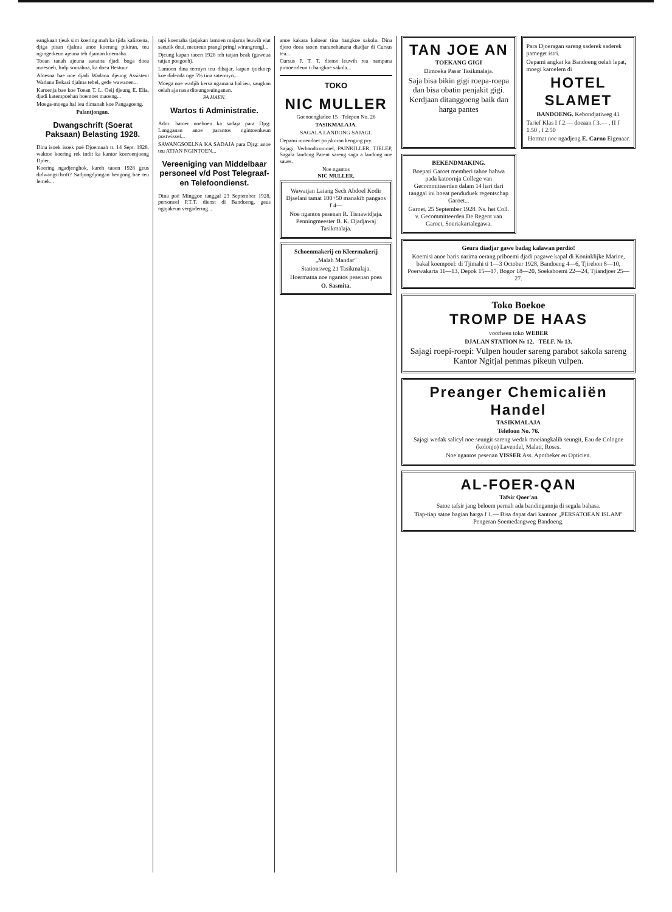eangkaan tjeuk sim koering mah ka tjida kaliroena, djiga pisan djalma anoe koerang pikiran, teu ngingetkeun ajeuna teh djaman koemaha.
Toean tanah ajeuna saeatna djadi boga doea moesoeh, hidji somahna, ka doea Bestuur.
Aloesna bae noe djadi Wadana djeung Assistent Wadana Bekasi djalma tebel, gede wawanen...
Karoenja bae koe Toean T. L. Oeij djeung E. Elia, djadi katempoehan boentoet maoeng...
Moega-moega hal ieu dimanah koe Pangagoeng.
Palantjongan.
Dwangschrift (Soerat Paksaan) Belasting 1928.
Dina isoek isoek poë Djoemaah tt. 14 Sept. 1928. waktoe koering rek indit ka kantor koeroenjoeng Djoer...
Koering ngadjenghok, kareh taoen 1928 geus didwangschrift? Sadjongdjongan bengong bae teu lemek...
tapi koemaha tjatjakan lamoen majarna leuwih elat saeutik deui, meureun prangl pringl wirangrongl...
Djeung kapan taoen 1928 teh tatjan beak (gaweua tatjan poegoeh).
Lamoen dina termyn teu dibajar, kapan tjoekoep koe didenda oge 5% tina satermyn...
Moega noe wadjib kersa ngamana hal ieu, saugkan oelah aja nasa diteungteuinganan.
PA HAEN.
Wartos ti Administratie.
Adm: hatoer noehoen ka sadaja para Djrg: Langganan anoe parantos ngintoenkeun postwissel...
SAWANGSOELNA KA SADAJA para Djrg: anoe teu ATJAN NGINTOEN...
Vereeniging van Middelbaar personeel v/d Post Telegraaf-en Telefoondienst.
Dina poë Minggoe tanggal 23 September 1928, personeel P.T.T. dienst di Bandoeng, geus ngajakeun vergadering...
anoe kakara kaloear tina bangkoe sakola. Dina djero doea taoen maranehanana diadjar di Cursus tea...
Cursus P. T. T. dienst leuwih rea nampana pimoerideun ti bangkoe sakola...
TOKO
NIC MULLER
Goenoengladoe 15 Telepon No. 26
TASIKMALAJA.
SAGALA LANDONG SAJAGI.
Oepami moendoet prijskoran kenging pry.
Sajagi: Verbandtrommel, PAINKILLER, TJELEP, Sagala landong Patent sareng saga a landong noe saues.
Noe ngantos
NIC MULLER.
Wawatjan Laiang Sech Abdoel Kodir Djaelani tamat 100+50 manakib pangaos f 4—
Noe ngantos pesenan R. Tisnawidjaja. Penningmeester B. K. Djadjawaj Tasikmalaja.
Schoenmakerij en Kleermakerij
„Malah Mandar"
Stationsweg 21 Tasikmalaja.
Hoermatna noe ngantos pesenan poea
O. Sasmita.
TAN JOE AN
TOEKANG GIGI
Dimoeka Pasar Tasikmalaja.
Saja bisa bikin gigi roepa-roepa dan bisa obatin penjakit gigi. Kerdjaan ditanggoeng baik dan harga pantes
Para Djoeragan sareng saderek saderek pameget istri.
Oepami angkat ka Bandoeng oelah lepat, moegi karoelem di
HOTEL SLAMET
BANDOENG. Kebondjatiweg 41
Tarief Klas I f 2.— doeaan f 3.— , II f 1.50 , f 2.50
Hormat noe ngadjeng E. Carno Eigenaar.
BEKENDMAKING.
Boepati Garoet memberi tahoe bahwa pada katoornja College van Gecommitteerden dalam 14 hari dari tanggal ini boeat penduduek regentschap Garoet...
Garoet, 25 September 1928. Ns. het Coll. v. Gecommitteerden De Regent van Garoet, Soeriakartalegawa.
Geura diadjar gawe badag kalawan perdio!
Koemisi anoe baris narima oerang priboemi djadi pagawe kapal di Koninklijke Marine, bakal koempoel: di Tjimahi ti 1—3 October 1928, Bandoeng 4—6, Tjirebon 8—10, Poerwakarta 11—13, Depok 15—17, Bogor 18—20, Soekaboemi 22—24, Tjiandjoer 25—27.
Toko Boekoe
TROMP DE HAAS
voorheen toko WEBER
DJALAN STATION № 12. TELF. № 13.
Sajagi roepi-roepi: Vulpen houder sareng parabot sakola sareng Kantor Ngitjal penmas pikeun vulpen.
Preanger Chemicaliën Handel
TASIKMALAJA
Telefoon No. 76.
Sajagi wedak salicyl noe seungit sareng wedak moeiangkalih seungit, Eau de Cologne (kolonjo) Lavendel, Malati, Roses.
Noe ngantos pesenan VISSER Ass. Apotheker en Opticien.
AL-FOER-QAN
Tafsir Qoer'an
Satoe tafsir jang beloem pernah ada bandingannja di segala bahasa.
Tiap-tiap satoe bagian harga f 1.— Bisa dapat dari kantoor „PERSATOEAN ISLAM" Pengeran Soemedangweg Bandoeng.